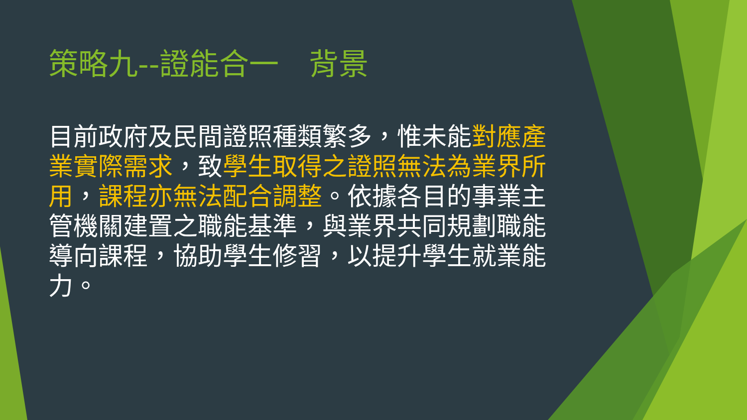策略九--證能合一　背景
目前政府及民間證照種類繁多，惟未能對應產業實際需求，致學生取得之證照無法為業界所用，課程亦無法配合調整。依據各目的事業主管機關建置之職能基準，與業界共同規劃職能導向課程，協助學生修習，以提升學生就業能力。